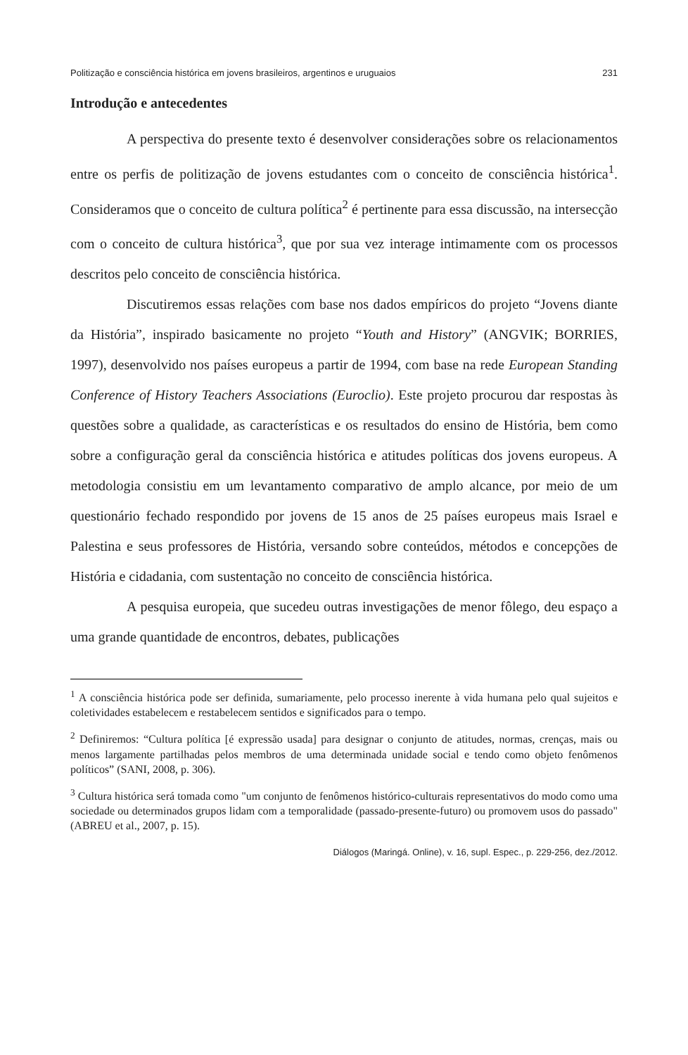Politização e consciência histórica em jovens brasileiros, argentinos e uruguaios 231
Introdução e antecedentes
A perspectiva do presente texto é desenvolver considerações sobre os relacionamentos entre os perfis de politização de jovens estudantes com o conceito de consciência histórica<sup>1</sup>. Consideramos que o conceito de cultura política<sup>2</sup> é pertinente para essa discussão, na intersecção com o conceito de cultura histórica<sup>3</sup>, que por sua vez interage intimamente com os processos descritos pelo conceito de consciência histórica.
Discutiremos essas relações com base nos dados empíricos do projeto “Jovens diante da História”, inspirado basicamente no projeto “Youth and History” (ANGVIK; BORRIES, 1997), desenvolvido nos países europeus a partir de 1994, com base na rede European Standing Conference of History Teachers Associations (Euroclio). Este projeto procurou dar respostas às questões sobre a qualidade, as características e os resultados do ensino de História, bem como sobre a configuração geral da consciência histórica e atitudes políticas dos jovens europeus. A metodologia consistiu em um levantamento comparativo de amplo alcance, por meio de um questionário fechado respondido por jovens de 15 anos de 25 países europeus mais Israel e Palestina e seus professores de História, versando sobre conteúdos, métodos e concepções de História e cidadania, com sustentação no conceito de consciência histórica.
A pesquisa europeia, que sucedeu outras investigações de menor fôlego, deu espaço a uma grande quantidade de encontros, debates, publicações
<sup>1</sup> A consciência histórica pode ser definida, sumariamente, pelo processo inerente à vida humana pelo qual sujeitos e coletividades estabelecem e restabelecem sentidos e significados para o tempo.
<sup>2</sup> Definiremos: “Cultura política [é expressão usada] para designar o conjunto de atitudes, normas, crenças, mais ou menos largamente partilhadas pelos membros de uma determinada unidade social e tendo como objeto fenômenos políticos” (SANI, 2008, p. 306).
<sup>3</sup> Cultura histórica será tomada como "um conjunto de fenômenos histórico-culturais representativos do modo como uma sociedade ou determinados grupos lidam com a temporalidade (passado-presente-futuro) ou promovem usos do passado" (ABREU et al., 2007, p. 15).
Diálogos (Maringá. Online), v. 16, supl. Espec., p. 229-256, dez./2012.